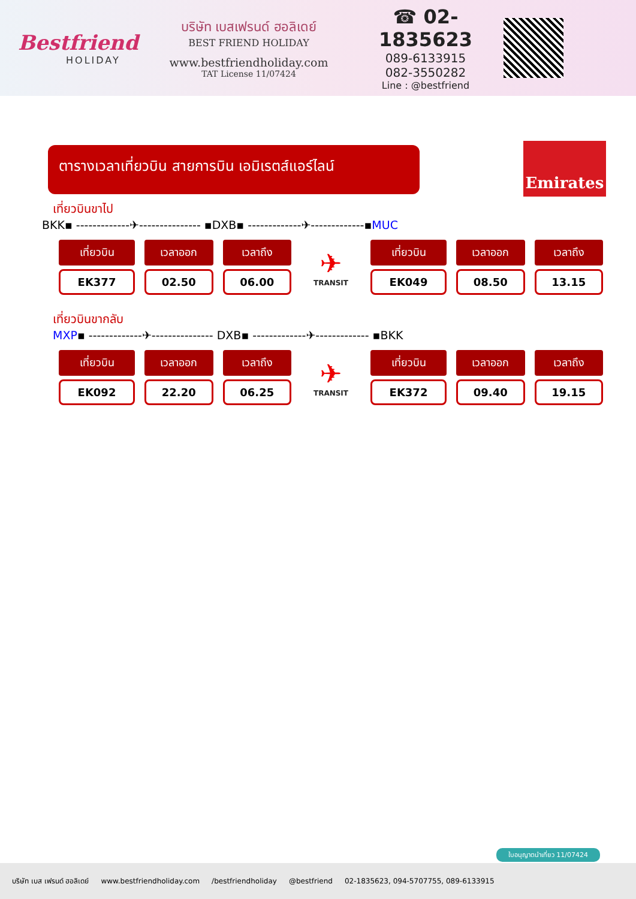Bestfriend
HOLIDAY
บริษัท เบสเฟรนด์ ฮอลิเดย์
BEST FRIEND HOLIDAY
www.bestfriendholiday.com
TAT License 11/07424
☎ 02-1835623
089-6133915
082-3550282
Line : @bestfriend
ตารางเวลาเที่ยวบิน สายการบิน เอมิเรตส์แอร์ไลน์
Emirates
เที่ยวบินขาไป
BKK▪ -------------✈--------------- ▪DXB▪ -------------✈-------------▪MUC
| เที่ยวบิน | เวลาออก | เวลาถึง |
| --- | --- | --- |
| EK377 | 02.50 | 06.00 |
✈
TRANSIT
| เที่ยวบิน | เวลาออก | เวลาถึง |
| --- | --- | --- |
| EK049 | 08.50 | 13.15 |
เที่ยวบินขากลับ
MXP▪ -------------✈--------------- DXB▪ -------------✈------------- ▪BKK
| เที่ยวบิน | เวลาออก | เวลาถึง |
| --- | --- | --- |
| EK092 | 22.20 | 06.25 |
✈
TRANSIT
| เที่ยวบิน | เวลาออก | เวลาถึง |
| --- | --- | --- |
| EK372 | 09.40 | 19.15 |
ใบอนุญาตนำเที่ยว 11/07424
บริษัท เบส เฟรนด์ ฮอลิเดย์ www.bestfriendholiday.com /bestfriendholiday @bestfriend 02-1835623, 094-5707755, 089-6133915